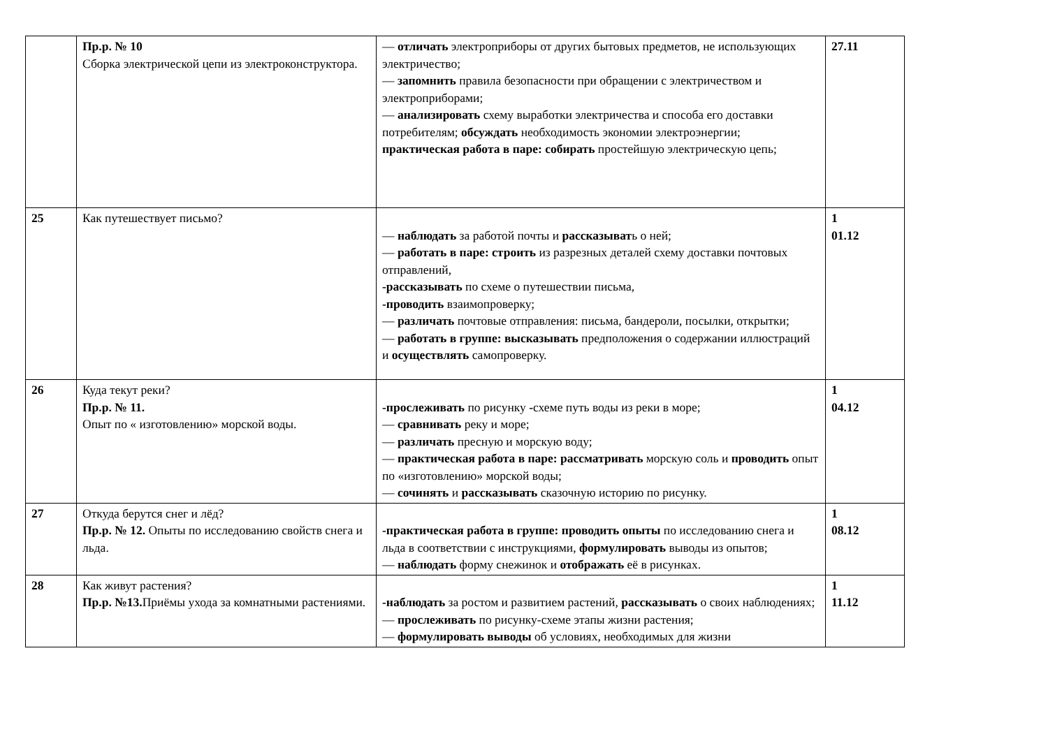| | Пр.р. № 10 Сборка электрической цепи из электроконструктора. | — отличать электроприборы от других бытовых предметов, не использующих электричество; — запомнить правила безопасности при обращении с электричеством и электроприборами; — анализировать схему выработки электричества и способа его доставки потребителям; обсуждать необходимость экономии электроэнергии; практическая работа в паре: собирать простейшую электрическую цепь; | 27.11 |
| 25 | Как путешествует письмо? | — наблюдать за работой почты и рассказыват ь о ней; — работать в паре: строить из разрезных деталей схему доставки почтовых отправлений, -рассказывать по схеме о путешествии письма, -проводить взаимопроверку; — различать почтовые отправления: письма, бандероли, посылки, открытки; — работать в группе: высказывать предположения о содержании иллюстраций и осуществлять самопроверку. | 1 01.12 |
| 26 | Куда текут реки? Пр.р. № 11. Опыт по « изготовлению» морской воды. | -прослеживать по рисунку - схеме путь воды из реки в море; — сравнивать реку и море; — различать пресную и морскую воду; — практическая работа в паре: рассматривать морскую соль и проводить опыт по «изготовлению» морской воды; — сочинять и рассказывать сказочную историю по рисунку. | 1 04.12 |
| 27 | Откуда берутся снег и лёд? Пр.р. № 12. Опыты по исследованию свойств снега и льда. | -практическая работа в группе: проводить опыты по исследованию снега и льда в соответствии с инструкциями, формулировать выводы из опытов; — наблюдать форму снежинок и отображать её в рисунках. | 1 08.12 |
| 28 | Как живут растения? Пр.р. №13. Приёмы ухода за комнатными растениями. | -наблюдать за ростом и развитием растений, рассказывать о своих наблюдениях; — прослеживать по рисунку-схеме этапы жизни растения; — формулировать выводы об условиях, необходимых для жизни | 1 11.12 |